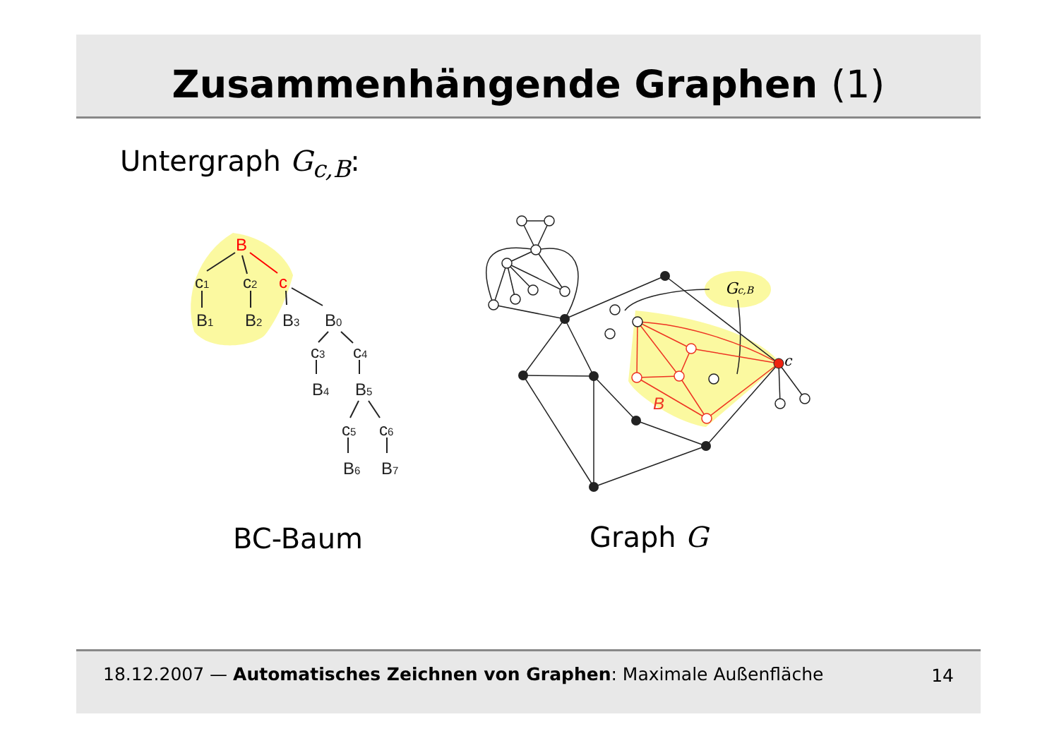Zusammenhängende Graphen (1)
Untergraph G<sub>c,B</sub>:
B
c1
c2
c
B1
B2
B3
B0
c3
c4
B4
B5
c5
c6
B6
B7
c
B
Gc,B
BC-Baum Graph G
18.12.2007 — Automatisches Zeichnen von Graphen: Maximale Außenfläche 14